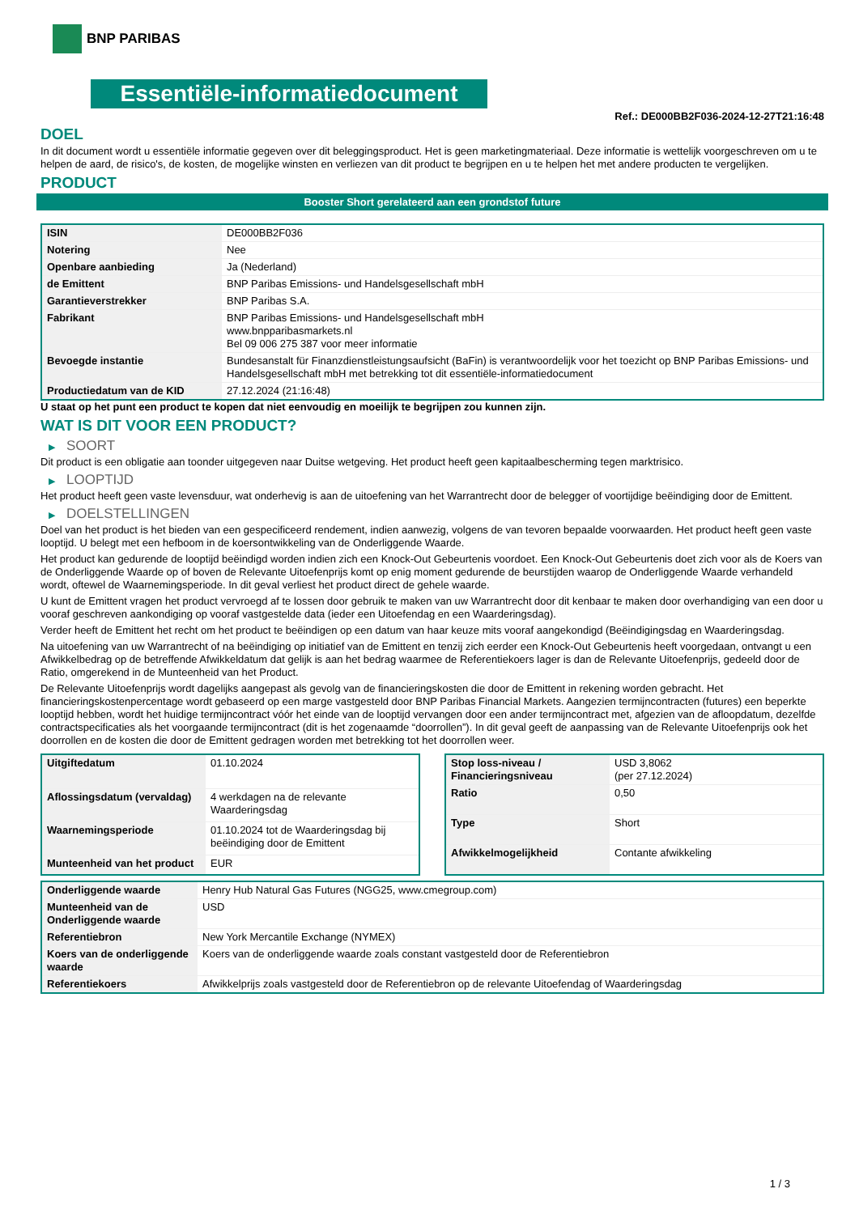BNP PARIBAS
Essentiële-informatiedocument
Ref.: DE000BB2F036-2024-12-27T21:16:48
DOEL
In dit document wordt u essentiële informatie gegeven over dit beleggingsproduct. Het is geen marketingmateriaal. Deze informatie is wettelijk voorgeschreven om u te helpen de aard, de risico's, de kosten, de mogelijke winsten en verliezen van dit product te begrijpen en u te helpen het met andere producten te vergelijken.
PRODUCT
Booster Short gerelateerd aan een grondstof future
| ISIN | DE000BB2F036 |
| Notering | Nee |
| Openbare aanbieding | Ja (Nederland) |
| de Emittent | BNP Paribas Emissions- und Handelsgesellschaft mbH |
| Garantieverstrekker | BNP Paribas S.A. |
| Fabrikant | BNP Paribas Emissions- und Handelsgesellschaft mbH www.bnpparibasmarkets.nl Bel 09 006 275 387 voor meer informatie |
| Bevoegde instantie | Bundesanstalt für Finanzdienstleistungsaufsicht (BaFin) is verantwoordelijk voor het toezicht op BNP Paribas Emissions- und Handelsgesellschaft mbH met betrekking tot dit essentiële-informatiedocument |
| Productiedatum van de KID | 27.12.2024 (21:16:48) |
U staat op het punt een product te kopen dat niet eenvoudig en moeilijk te begrijpen zou kunnen zijn.
WAT IS DIT VOOR EEN PRODUCT?
▶ SOORT
Dit product is een obligatie aan toonder uitgegeven naar Duitse wetgeving. Het product heeft geen kapitaalbescherming tegen marktrisico.
▶ LOOPTIJD
Het product heeft geen vaste levensduur, wat onderhevig is aan de uitoefening van het Warrantrecht door de belegger of voortijdige beëindiging door de Emittent.
▶ DOELSTELLINGEN
Doel van het product is het bieden van een gespecificeerd rendement, indien aanwezig, volgens de van tevoren bepaalde voorwaarden. Het product heeft geen vaste looptijd. U belegt met een hefboom in de koersontwikkeling van de Onderliggende Waarde.
Het product kan gedurende de looptijd beëindigd worden indien zich een Knock-Out Gebeurtenis voordoet. Een Knock-Out Gebeurtenis doet zich voor als de Koers van de Onderliggende Waarde op of boven de Relevante Uitoefenprijs komt op enig moment gedurende de beurstijden waarop de Onderliggende Waarde verhandeld wordt, oftewel de Waarnemingsperiode. In dit geval verliest het product direct de gehele waarde.
U kunt de Emittent vragen het product vervroegd af te lossen door gebruik te maken van uw Warrantrecht door dit kenbaar te maken door overhandiging van een door u vooraf geschreven aankondiging op vooraf vastgestelde data (ieder een Uitoefendag en een Waarderingsdag).
Verder heeft de Emittent het recht om het product te beëindigen op een datum van haar keuze mits vooraf aangekondigd (Beëindigingsdag en Waarderingsdag.
Na uitoefening van uw Warrantrecht of na beëindiging op initiatief van de Emittent en tenzij zich eerder een Knock-Out Gebeurtenis heeft voorgedaan, ontvangt u een Afwikkelbedrag op de betreffende Afwikkeldatum dat gelijk is aan het bedrag waarmee de Referentiekoers lager is dan de Relevante Uitoefenprijs, gedeeld door de Ratio, omgerekend in de Munteenheid van het Product.
De Relevante Uitoefenprijs wordt dagelijks aangepast als gevolg van de financieringskosten die door de Emittent in rekening worden gebracht. Het financieringskostenpercentage wordt gebaseerd op een marge vastgesteld door BNP Paribas Financial Markets. Aangezien termijncontracten (futures) een beperkte looptijd hebben, wordt het huidige termijncontract vóór het einde van de looptijd vervangen door een ander termijncontract met, afgezien van de afloopdatum, dezelfde contractspecificaties als het voorgaande termijncontract (dit is het zogenaamde “doorrollen”). In dit geval geeft de aanpassing van de Relevante Uitoefenprijs ook het doorrollen en de kosten die door de Emittent gedragen worden met betrekking tot het doorrollen weer.
| Uitgiftedatum | 01.10.2024 |
| Aflossingsdatum (vervaldag) | 4 werkdagen na de relevante Waarderingsdag |
| Waarnemingsperiode | 01.10.2024 tot de Waarderingsdag bij beëindiging door de Emittent |
| Munteenheid van het product | EUR |
| Stop loss-niveau / Financieringsniveau | USD 3,8062 (per 27.12.2024) |
| Ratio | 0,50 |
| Type | Short |
| Afwikkelmogelijkheid | Contante afwikkeling |
| Onderliggende waarde | Henry Hub Natural Gas Futures (NGG25, www.cmegroup.com) |
| Munteenheid van de Onderliggende waarde | USD |
| Referentiebron | New York Mercantile Exchange (NYMEX) |
| Koers van de onderliggende waarde | Koers van de onderliggende waarde zoals constant vastgesteld door de Referentiebron |
| Referentiekoers | Afwikkelprijs zoals vastgesteld door de Referentiebron op de relevante Uitoefendag of Waarderingsdag |
1 / 3